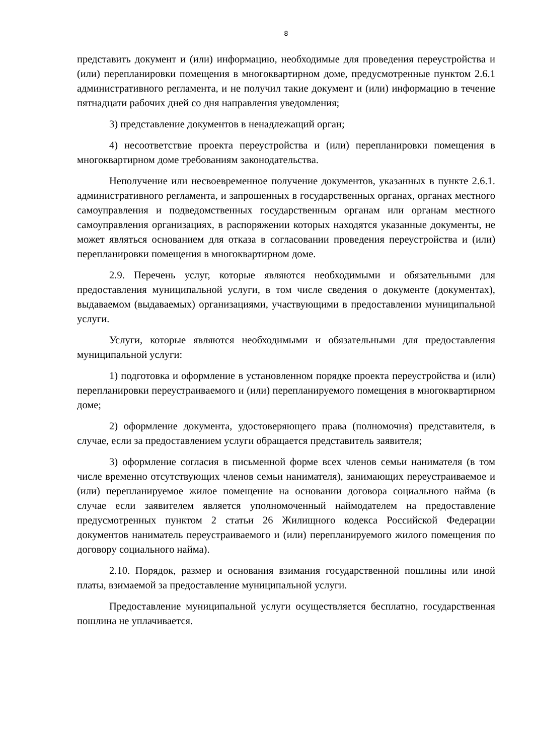8
представить документ и (или) информацию, необходимые для проведения переустройства и (или) перепланировки помещения в многоквартирном доме, предусмотренные пунктом 2.6.1 административного регламента, и не получил такие документ и (или) информацию в течение пятнадцати рабочих дней со дня направления уведомления;
3) представление документов в ненадлежащий орган;
4) несоответствие проекта переустройства и (или) перепланировки помещения в многоквартирном доме требованиям законодательства.
Неполучение или несвоевременное получение документов, указанных в пункте 2.6.1. административного регламента, и запрошенных в государственных органах, органах местного самоуправления и подведомственных государственным органам или органам местного самоуправления организациях, в распоряжении которых находятся указанные документы, не может являться основанием для отказа в согласовании проведения переустройства и (или) перепланировки помещения в многоквартирном доме.
2.9. Перечень услуг, которые являются необходимыми и обязательными для предоставления муниципальной услуги, в том числе сведения о документе (документах), выдаваемом (выдаваемых) организациями, участвующими в предоставлении муниципальной услуги.
Услуги, которые являются необходимыми и обязательными для предоставления муниципальной услуги:
1) подготовка и оформление в установленном порядке проекта переустройства и (или) перепланировки переустраиваемого и (или) перепланируемого помещения в многоквартирном доме;
2) оформление документа, удостоверяющего права (полномочия) представителя, в случае, если за предоставлением услуги обращается представитель заявителя;
3) оформление согласия в письменной форме всех членов семьи нанимателя (в том числе временно отсутствующих членов семьи нанимателя), занимающих переустраиваемое и (или) перепланируемое жилое помещение на основании договора социального найма (в случае если заявителем является уполномоченный наймодателем на предоставление предусмотренных пунктом 2 статьи 26 Жилищного кодекса Российской Федерации документов наниматель переустраиваемого и (или) перепланируемого жилого помещения по договору социального найма).
2.10. Порядок, размер и основания взимания государственной пошлины или иной платы, взимаемой за предоставление муниципальной услуги.
Предоставление муниципальной услуги осуществляется бесплатно, государственная пошлина не уплачивается.